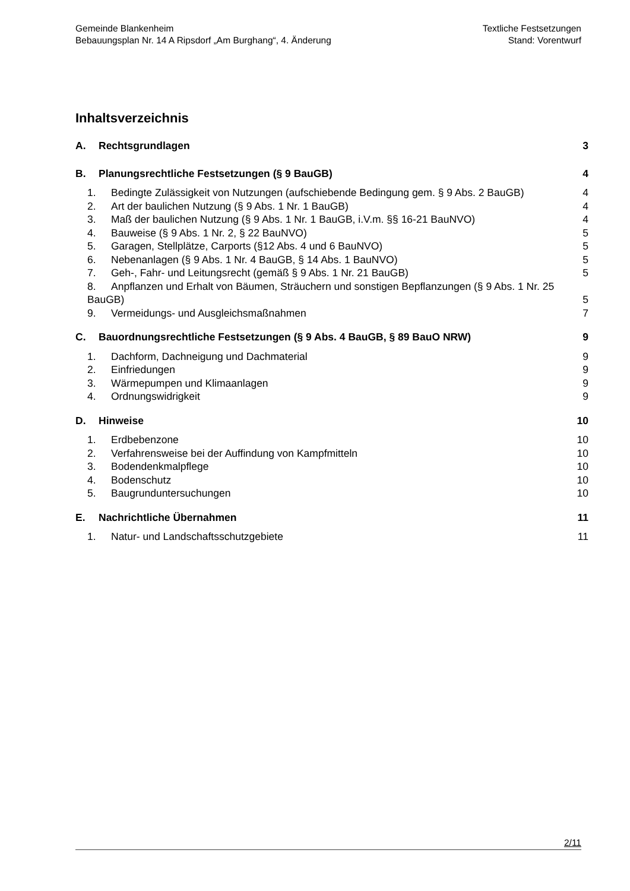Gemeinde Blankenheim
Bebauungsplan Nr. 14 A Ripsdorf „Am Burghang“, 4. Änderung
Textliche Festsetzungen
Stand: Vorentwurf
Inhaltsverzeichnis
A. Rechtsgrundlagen 3
B. Planungsrechtliche Festsetzungen (§ 9 BauGB) 4
1. Bedingte Zulässigkeit von Nutzungen (aufschiebende Bedingung gem. § 9 Abs. 2 BauGB) 4
2. Art der baulichen Nutzung (§ 9 Abs. 1 Nr. 1 BauGB) 4
3. Maß der baulichen Nutzung (§ 9 Abs. 1 Nr. 1 BauGB, i.V.m. §§ 16-21 BauNVO) 4
4. Bauweise (§ 9 Abs. 1 Nr. 2, § 22 BauNVO) 5
5. Garagen, Stellplätze, Carports (§12 Abs. 4 und 6 BauNVO) 5
6. Nebenanlagen (§ 9 Abs. 1 Nr. 4 BauGB, § 14 Abs. 1 BauNVO) 5
7. Geh-, Fahr- und Leitungsrecht (gemäß § 9 Abs. 1 Nr. 21 BauGB) 5
8. Anpflanzen und Erhalt von Bäumen, Sträuchern und sonstigen Bepflanzungen (§ 9 Abs. 1 Nr. 25 BauGB) 5
9. Vermeidungs- und Ausgleichsmaßnahmen 7
C. Bauordnungsrechtliche Festsetzungen (§ 9 Abs. 4 BauGB, § 89 BauO NRW) 9
1. Dachform, Dachneigung und Dachmaterial 9
2. Einfriedungen 9
3. Wärmepumpen und Klimaanlagen 9
4. Ordnungswidrigkeit 9
D. Hinweise 10
1. Erdbebenzone 10
2. Verfahrensweise bei der Auffindung von Kampfmitteln 10
3. Bodendenkmalpflege 10
4. Bodenschutz 10
5. Baugrunduntersuchungen 10
E. Nachrichtliche Übernahmen 11
1. Natur- und Landschaftsschutzgebiete 11
2/11